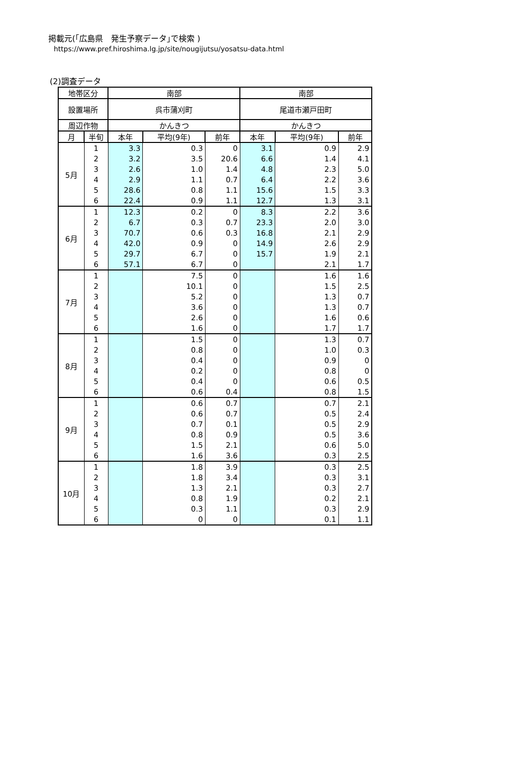掲載元(｢広島県　発生予察データ｣で検索 )
https://www.pref.hiroshima.lg.jp/site/nougijutsu/yosatsu-data.html
(2)調査データ
| 地帯区分 | | 南部 | | | 南部 | | |
| --- | --- | --- | --- | --- | --- | --- | --- |
| 設置場所 | | 呉市蒲刈町 | | | 尾道市瀬戸田町 | | |
| 周辺作物 | | かんきつ | | | かんきつ | | |
| 月 | 半旬 | 本年 | 平均(9年) | 前年 | 本年 | 平均(9年) | 前年 |
| 5月 | 1 | 3.3 | 0.3 | 0 | 3.1 | 0.9 | 2.9 |
| | 2 | 3.2 | 3.5 | 20.6 | 6.6 | 1.4 | 4.1 |
| | 3 | 2.6 | 1.0 | 1.4 | 4.8 | 2.3 | 5.0 |
| | 4 | 2.9 | 1.1 | 0.7 | 6.4 | 2.2 | 3.6 |
| | 5 | 28.6 | 0.8 | 1.1 | 15.6 | 1.5 | 3.3 |
| | 6 | 22.4 | 0.9 | 1.1 | 12.7 | 1.3 | 3.1 |
| 6月 | 1 | 12.3 | 0.2 | 0 | 8.3 | 2.2 | 3.6 |
| | 2 | 6.7 | 0.3 | 0.7 | 23.3 | 2.0 | 3.0 |
| | 3 | 70.7 | 0.6 | 0.3 | 16.8 | 2.1 | 2.9 |
| | 4 | 42.0 | 0.9 | 0 | 14.9 | 2.6 | 2.9 |
| | 5 | 29.7 | 6.7 | 0 | 15.7 | 1.9 | 2.1 |
| | 6 | 57.1 | 6.7 | 0 | | 2.1 | 1.7 |
| 7月 | 1 | | 7.5 | 0 | | 1.6 | 1.6 |
| | 2 | | 10.1 | 0 | | 1.5 | 2.5 |
| | 3 | | 5.2 | 0 | | 1.3 | 0.7 |
| | 4 | | 3.6 | 0 | | 1.3 | 0.7 |
| | 5 | | 2.6 | 0 | | 1.6 | 0.6 |
| | 6 | | 1.6 | 0 | | 1.7 | 1.7 |
| 8月 | 1 | | 1.5 | 0 | | 1.3 | 0.7 |
| | 2 | | 0.8 | 0 | | 1.0 | 0.3 |
| | 3 | | 0.4 | 0 | | 0.9 | 0 |
| | 4 | | 0.2 | 0 | | 0.8 | 0 |
| | 5 | | 0.4 | 0 | | 0.6 | 0.5 |
| | 6 | | 0.6 | 0.4 | | 0.8 | 1.5 |
| 9月 | 1 | | 0.6 | 0.7 | | 0.7 | 2.1 |
| | 2 | | 0.6 | 0.7 | | 0.5 | 2.4 |
| | 3 | | 0.7 | 0.1 | | 0.5 | 2.9 |
| | 4 | | 0.8 | 0.9 | | 0.5 | 3.6 |
| | 5 | | 1.5 | 2.1 | | 0.6 | 5.0 |
| | 6 | | 1.6 | 3.6 | | 0.3 | 2.5 |
| 10月 | 1 | | 1.8 | 3.9 | | 0.3 | 2.5 |
| | 2 | | 1.8 | 3.4 | | 0.3 | 3.1 |
| | 3 | | 1.3 | 2.1 | | 0.3 | 2.7 |
| | 4 | | 0.8 | 1.9 | | 0.2 | 2.1 |
| | 5 | | 0.3 | 1.1 | | 0.3 | 2.9 |
| | 6 | | 0 | 0 | | 0.1 | 1.1 |